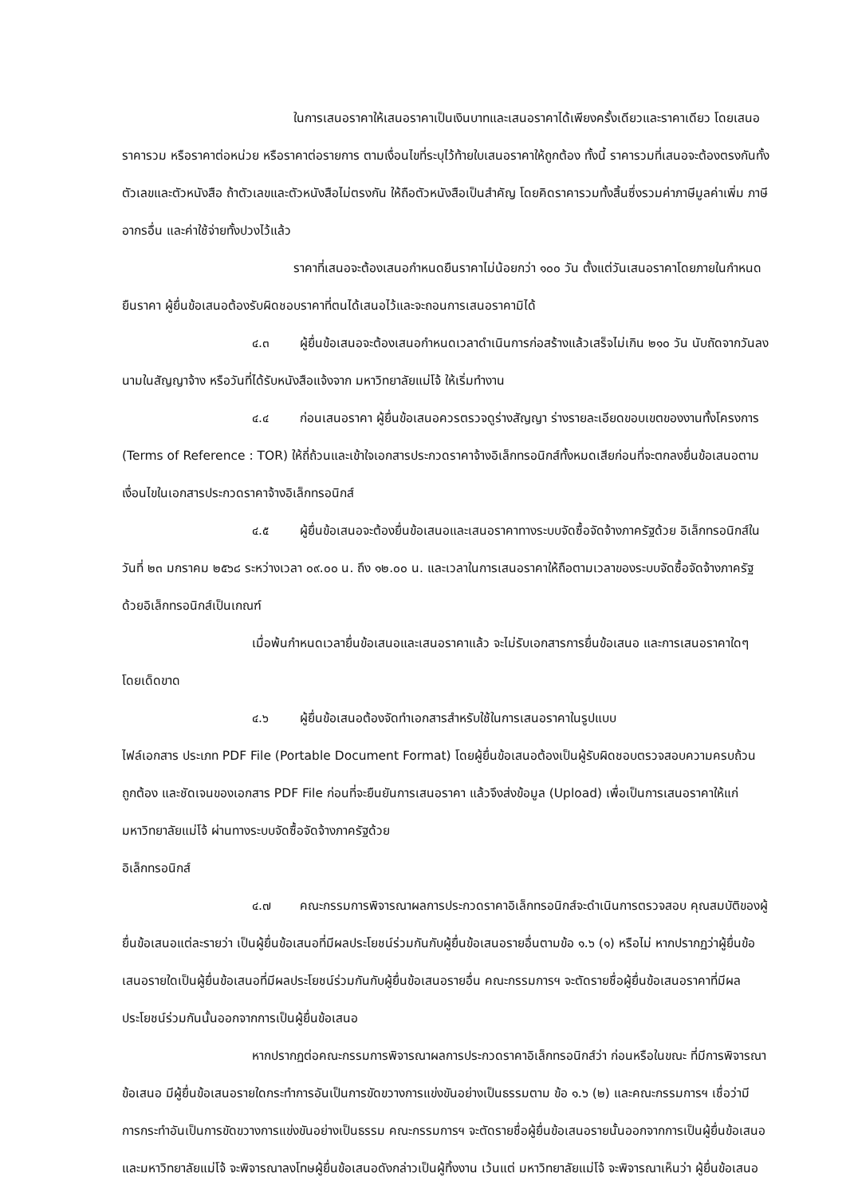ในการเสนอราคาให้เสนอราคาเป็นเงินบาทและเสนอราคาได้เพียงครั้งเดียวและราคาเดียว โดยเสนอราคารวม หรือราคาต่อหน่วย หรือราคาต่อรายการ ตามเงื่อนไขที่ระบุไว้ท้ายใบเสนอราคาให้ถูกต้อง ทั้งนี้ ราคารวมที่เสนอจะต้องตรงกันทั้งตัวเลขและตัวหนังสือ ถ้าตัวเลขและตัวหนังสือไม่ตรงกัน ให้ถือตัวหนังสือเป็นสำคัญ โดยคิดราคารวมทั้งสิ้นซึ่งรวมค่าภาษีมูลค่าเพิ่ม ภาษีอากรอื่น และค่าใช้จ่ายทั้งปวงไว้แล้ว
ราคาที่เสนอจะต้องเสนอกำหนดยืนราคาไม่น้อยกว่า ๑๐๐ วัน ตั้งแต่วันเสนอราคาโดยภายในกำหนดยืนราคา ผู้ยื่นข้อเสนอต้องรับผิดชอบราคาที่ตนได้เสนอไว้และจะถอนการเสนอราคามิได้
๔.๓ ผู้ยื่นข้อเสนอจะต้องเสนอกำหนดเวลาดำเนินการก่อสร้างแล้วเสร็จไม่เกิน ๒๑๐ วัน นับถัดจากวันลงนามในสัญญาจ้าง หรือวันที่ได้รับหนังสือแจ้งจาก มหาวิทยาลัยแม่โจ้ ให้เริ่มทำงาน
๔.๔ ก่อนเสนอราคา ผู้ยื่นข้อเสนอควรตรวจดูร่างสัญญา ร่างรายละเอียดขอบเขตของงานทั้งโครงการ (Terms of Reference : TOR) ให้ถี่ถ้วนและเข้าใจเอกสารประกวดราคาจ้างอิเล็กทรอนิกส์ทั้งหมดเสียก่อนที่จะตกลงยื่นข้อเสนอตามเงื่อนไขในเอกสารประกวดราคาจ้างอิเล็กทรอนิกส์
๔.๕ ผู้ยื่นข้อเสนอจะต้องยื่นข้อเสนอและเสนอราคาทางระบบจัดซื้อจัดจ้างภาครัฐด้วย อิเล็กทรอนิกส์ในวันที่ ๒๓ มกราคม ๒๕๖๘ ระหว่างเวลา ๐๙.๐๐ น. ถึง ๑๒.๐๐ น. และเวลาในการเสนอราคาให้ถือตามเวลาของระบบจัดซื้อจัดจ้างภาครัฐด้วยอิเล็กทรอนิกส์เป็นเกณฑ์
เมื่อพ้นกำหนดเวลายื่นข้อเสนอและเสนอราคาแล้ว จะไม่รับเอกสารการยื่นข้อเสนอ และการเสนอราคาใดๆ โดยเด็ดขาด
๔.๖ ผู้ยื่นข้อเสนอต้องจัดทำเอกสารสำหรับใช้ในการเสนอราคาในรูปแบบ
ไฟล์เอกสาร ประเภท PDF File (Portable Document Format) โดยผู้ยื่นข้อเสนอต้องเป็นผู้รับผิดชอบตรวจสอบความครบถ้วน ถูกต้อง และชัดเจนของเอกสาร PDF File ก่อนที่จะยืนยันการเสนอราคา แล้วจึงส่งข้อมูล (Upload) เพื่อเป็นการเสนอราคาให้แก่มหาวิทยาลัยแม่โจ้ ผ่านทางระบบจัดซื้อจัดจ้างภาครัฐด้วย
อิเล็กทรอนิกส์
๔.๗ คณะกรรมการพิจารณาผลการประกวดราคาอิเล็กทรอนิกส์จะดำเนินการตรวจสอบ คุณสมบัติของผู้ยื่นข้อเสนอแต่ละรายว่า เป็นผู้ยื่นข้อเสนอที่มีผลประโยชน์ร่วมกันกับผู้ยื่นข้อเสนอรายอื่นตามข้อ ๑.๖ (๑) หรือไม่ หากปรากฏว่าผู้ยื่นข้อเสนอรายใดเป็นผู้ยื่นข้อเสนอที่มีผลประโยชน์ร่วมกันกับผู้ยื่นข้อเสนอรายอื่น คณะกรรมการฯ จะตัดรายชื่อผู้ยื่นข้อเสนอราคาที่มีผลประโยชน์ร่วมกันนั้นออกจากการเป็นผู้ยื่นข้อเสนอ
หากปรากฏต่อคณะกรรมการพิจารณาผลการประกวดราคาอิเล็กทรอนิกส์ว่า ก่อนหรือในขณะ ที่มีการพิจารณาข้อเสนอ มีผู้ยื่นข้อเสนอรายใดกระทำการอันเป็นการขัดขวางการแข่งขันอย่างเป็นธรรมตาม ข้อ ๑.๖ (๒) และคณะกรรมการฯ เชื่อว่ามีการกระทำอันเป็นการขัดขวางการแข่งขันอย่างเป็นธรรม คณะกรรมการฯ จะตัดรายชื่อผู้ยื่นข้อเสนอรายนั้นออกจากการเป็นผู้ยื่นข้อเสนอ และมหาวิทยาลัยแม่โจ้ จะพิจารณาลงโทษผู้ยื่นข้อเสนอดังกล่าวเป็นผู้ทิ้งงาน เว้นแต่ มหาวิทยาลัยแม่โจ้ จะพิจารณาเห็นว่า ผู้ยื่นข้อเสนอ